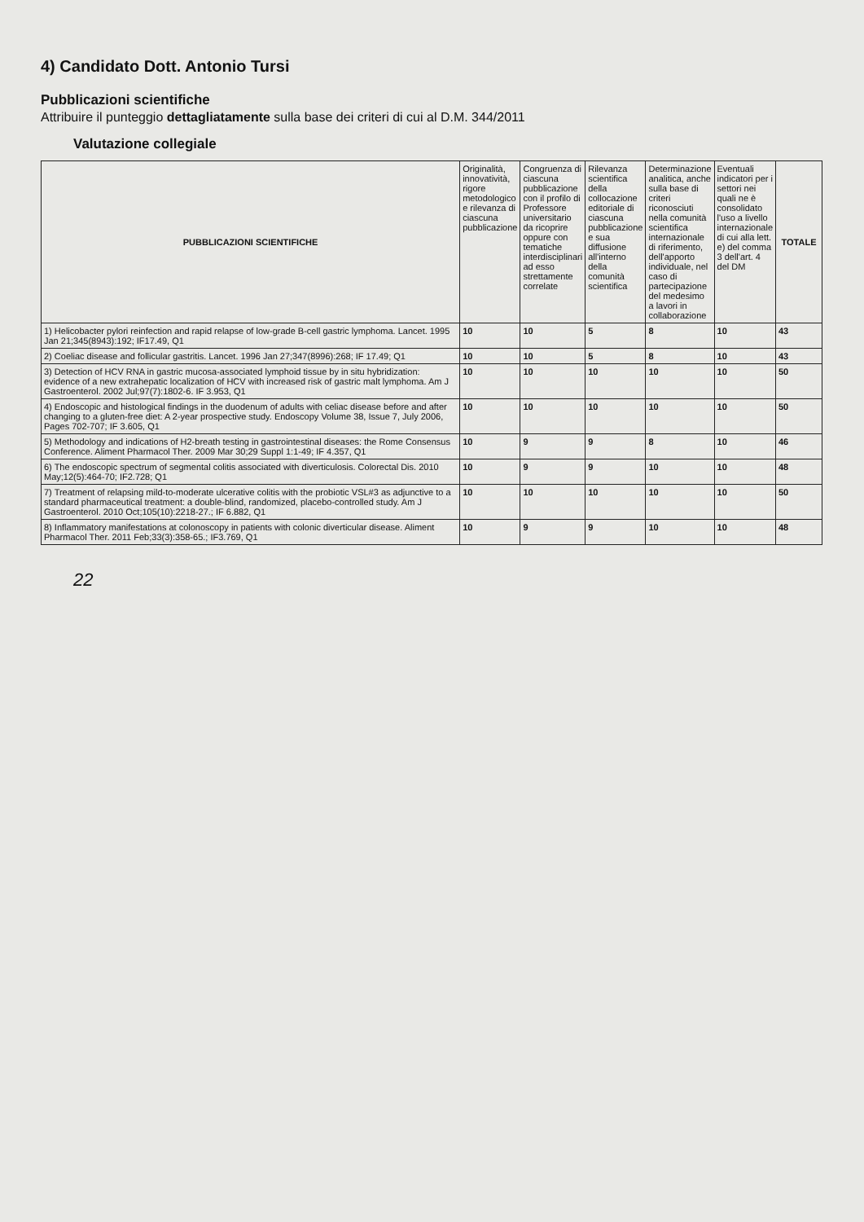4) Candidato Dott. Antonio Tursi
Pubblicazioni scientifiche
Attribuire il punteggio dettagliatamente sulla base dei criteri di cui al D.M. 344/2011
Valutazione collegiale
| PUBBLICAZIONI SCIENTIFICHE | Originalità, innovatività, rigore metodologico e rilevanza di ciascuna pubblicazione | Congruenza di ciascuna pubblicazione con il profilo di Professore universitario da ricoprire oppure con tematiche interdisciplinari ad esso strettamente correlate | Rilevanza scientifica della collocazione editoriale di ciascuna pubblicazione e sua diffusione all'interno della comunità scientifica | Determinazione analitica, anche sulla base di criteri riconosciuti nella comunità scientifica internazionale di riferimento, dell'apporto individuale, nel caso di partecipazione del medesimo a lavori in collaborazione | Eventuali indicatori per i settori nei quali ne è consolidato l'uso a livello internazionale di cui alla lett. e) del comma 3 dell'art. 4 del DM | TOTALE |
| --- | --- | --- | --- | --- | --- | --- |
| 1) Helicobacter pylori reinfection and rapid relapse of low-grade B-cell gastric lymphoma. Lancet. 1995 Jan 21;345(8943):192; IF17.49, Q1 | 10 | 10 | 5 | 8 | 10 | 43 |
| 2) Coeliac disease and follicular gastritis. Lancet. 1996 Jan 27;347(8996):268; IF 17.49; Q1 | 10 | 10 | 5 | 8 | 10 | 43 |
| 3) Detection of HCV RNA in gastric mucosa-associated lymphoid tissue by in situ hybridization: evidence of a new extrahepatic localization of HCV with increased risk of gastric malt lymphoma. Am J Gastroenterol. 2002 Jul;97(7):1802-6. IF 3.953, Q1 | 10 | 10 | 10 | 10 | 10 | 50 |
| 4) Endoscopic and histological findings in the duodenum of adults with celiac disease before and after changing to a gluten-free diet: A 2-year prospective study. Endoscopy Volume 38, Issue 7, July 2006, Pages 702-707; IF 3.605, Q1 | 10 | 10 | 10 | 10 | 10 | 50 |
| 5) Methodology and indications of H2-breath testing in gastrointestinal diseases: the Rome Consensus Conference. Aliment Pharmacol Ther. 2009 Mar 30;29 Suppl 1:1-49; IF 4.357, Q1 | 10 | 9 | 9 | 8 | 10 | 46 |
| 6) The endoscopic spectrum of segmental colitis associated with diverticulosis. Colorectal Dis. 2010 May;12(5):464-70; IF2.728; Q1 | 10 | 9 | 9 | 10 | 10 | 48 |
| 7) Treatment of relapsing mild-to-moderate ulcerative colitis with the probiotic VSL#3 as adjunctive to a standard pharmaceutical treatment: a double-blind, randomized, placebo-controlled study. Am J Gastroenterol. 2010 Oct;105(10):2218-27.; IF 6.882, Q1 | 10 | 10 | 10 | 10 | 10 | 50 |
| 8) Inflammatory manifestations at colonoscopy in patients with colonic diverticular disease. Aliment Pharmacol Ther. 2011 Feb;33(3):358-65.; IF3.769, Q1 | 10 | 9 | 9 | 10 | 10 | 48 |
22